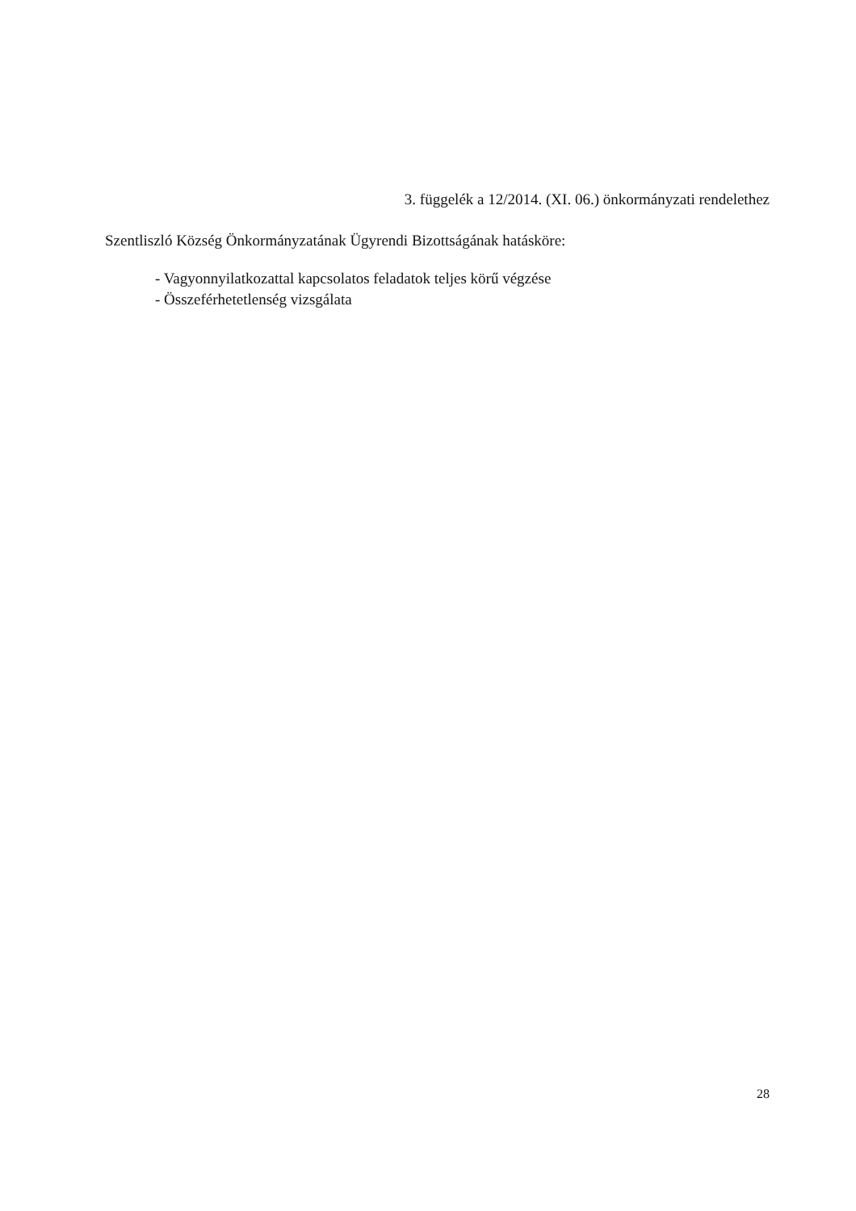3. függelék a 12/2014. (XI. 06.) önkormányzati rendelethez
Szentliszló Község Önkormányzatának Ügyrendi Bizottságának hatásköre:
- Vagyonnyilatkozattal kapcsolatos feladatok teljes körű végzése
- Összeférhetetlenség vizsgálata
28